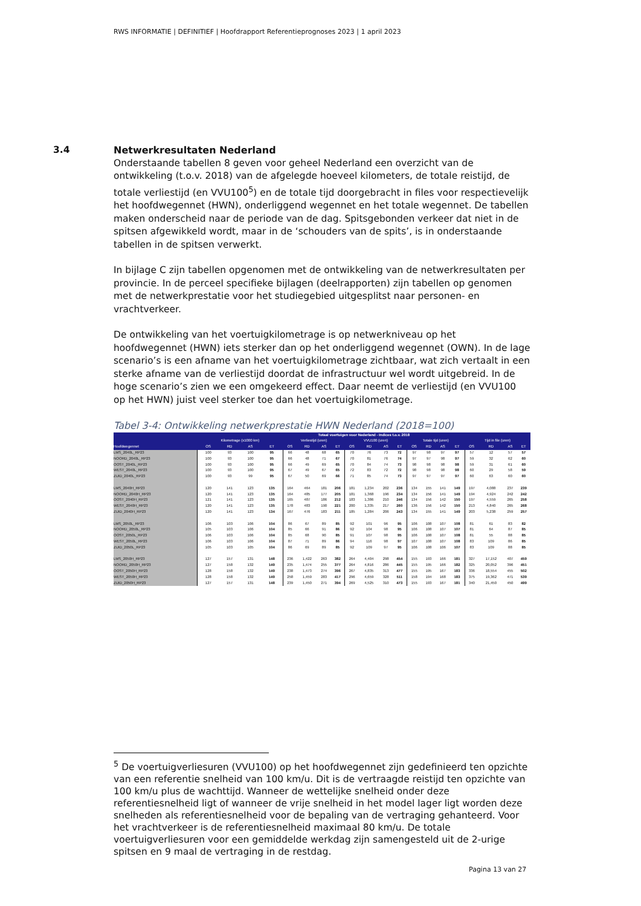RWS INFORMATIE | DEFINITIEF | Hoofdrapport Referentieprognoses 2023 | 1 april 2023
3.4
Netwerkresultaten Nederland
Onderstaande tabellen 8 geven voor geheel Nederland een overzicht van de ontwikkeling (t.o.v. 2018) van de afgelegde hoeveel kilometers, de totale reistijd, de totale verliestijd (en VVU100<sup>5</sup>) en de totale tijd doorgebracht in files voor respectievelijk het hoofdwegennet (HWN), onderliggend wegennet en het totale wegennet. De tabellen maken onderscheid naar de periode van de dag. Spitsgebonden verkeer dat niet in de spitsen afgewikkeld wordt, maar in de ‘schouders van de spits’, is in onderstaande tabellen in de spitsen verwerkt.
In bijlage C zijn tabellen opgenomen met de ontwikkeling van de netwerkresultaten per provincie. In de perceel specifieke bijlagen (deelrapporten) zijn tabellen op genomen met de netwerkprestatie voor het studiegebied uitgesplitst naar personen- en vrachtverkeer.
De ontwikkeling van het voertuigkilometrage is op netwerkniveau op het hoofdwegennet (HWN) iets sterker dan op het onderliggend wegennet (OWN). In de lage scenario’s is een afname van het voertuigkilometrage zichtbaar, wat zich vertaalt in een sterke afname van de verliestijd doordat de infrastructuur wel wordt uitgebreid. In de hoge scenario’s zien we een omgekeerd effect. Daar neemt de verliestijd (en VVU100 op het HWN) juist veel sterker toe dan het voertuigkilometrage.
Tabel 3-4: Ontwikkeling netwerkprestatie HWN Nederland (2018=100)
| | Totaal voertuigen voor Nederland - Indices t.o.v. 2018 | | | | | | | | | | | | | | | | | | | |
| --- | --- | --- | --- | --- | --- | --- | --- | --- | --- | --- | --- | --- | --- | --- | --- | --- | --- | --- | --- | --- |
| | Kilometrage (x1000 km) | | | | Verliestijd (uren) | | | | VVU100 (uren) | | | | Totale tijd (uren) | | | | Tijd in file (uren) | | | |
| Hoofdwegennet | OS | RD | AS | ET | OS | RD | AS | ET | OS | RD | AS | ET | OS | RD | AS | ET | OS | RD | AS | ET |
| LMS_2040L_RP23 | 100 | 93 | 100 | 95 | 66 | 48 | 68 | 65 | 70 | 76 | 73 | 72 | 97 | 98 | 97 | 97 | 57 | 12 | 57 | 57 |
| NOORD_2040L_RP23 | 100 | 93 | 100 | 95 | 66 | 48 | 71 | 67 | 70 | 81 | 76 | 74 | 97 | 97 | 98 | 97 | 59 | 32 | 62 | 60 |
| OOST_2040L_RP23 | 100 | 93 | 100 | 95 | 66 | 49 | 69 | 65 | 70 | 84 | 74 | 73 | 98 | 98 | 98 | 98 | 59 | 31 | 61 | 60 |
| WEST_2040L_RP23 | 100 | 93 | 100 | 95 | 67 | 49 | 67 | 65 | 72 | 83 | 72 | 72 | 98 | 98 | 98 | 98 | 60 | 29 | 58 | 59 |
| ZUID_2040L_RP23 | 100 | 93 | 99 | 95 | 67 | 50 | 69 | 66 | 71 | 85 | 74 | 73 | 97 | 97 | 97 | 97 | 60 | 63 | 60 | 60 |
| LMS_2040H_RP23 | 120 | 141 | 123 | 135 | 164 | 464 | 181 | 206 | 181 | 1,234 | 202 | 236 | 134 | 155 | 141 | 149 | 197 | 4,088 | 237 | 239 |
| NOORD_2040H_RP23 | 120 | 141 | 123 | 135 | 164 | 485 | 177 | 205 | 181 | 1,368 | 196 | 234 | 134 | 156 | 141 | 149 | 194 | 4,924 | 242 | 242 |
| OOST_2040H_RP23 | 121 | 141 | 123 | 135 | 165 | 487 | 186 | 212 | 183 | 1,386 | 210 | 246 | 134 | 156 | 142 | 150 | 197 | 4,559 | 265 | 258 |
| WEST_2040H_RP23 | 120 | 141 | 123 | 135 | 178 | 483 | 190 | 221 | 200 | 1,335 | 217 | 260 | 136 | 156 | 142 | 150 | 213 | 4,840 | 265 | 268 |
| ZUID_2040H_RP23 | 120 | 141 | 123 | 134 | 167 | 476 | 183 | 211 | 185 | 1,284 | 206 | 243 | 134 | 155 | 141 | 149 | 203 | 5,238 | 259 | 257 |
| LMS_2050L_RP23 | 106 | 103 | 106 | 104 | 86 | 67 | 89 | 85 | 92 | 101 | 96 | 95 | 106 | 108 | 107 | 108 | 81 | 61 | 83 | 82 |
| NOORD_2050L_RP23 | 105 | 103 | 106 | 104 | 85 | 66 | 91 | 86 | 92 | 104 | 98 | 95 | 106 | 108 | 107 | 107 | 81 | 64 | 87 | 85 |
| OOST_2050L_RP23 | 106 | 103 | 106 | 104 | 85 | 68 | 90 | 85 | 91 | 107 | 98 | 95 | 106 | 108 | 107 | 108 | 81 | 55 | 88 | 85 |
| WEST_2050L_RP23 | 106 | 103 | 106 | 104 | 87 | 71 | 89 | 86 | 94 | 116 | 98 | 97 | 107 | 108 | 107 | 108 | 83 | 109 | 86 | 85 |
| ZUID_2050L_RP23 | 105 | 103 | 105 | 104 | 86 | 69 | 89 | 85 | 92 | 109 | 97 | 95 | 106 | 108 | 106 | 107 | 83 | 109 | 88 | 85 |
| LMS_2050H_RP23 | 127 | 157 | 131 | 148 | 236 | 1,422 | 263 | 382 | 264 | 4,404 | 298 | 454 | 155 | 193 | 166 | 181 | 327 | 17,152 | 407 | 459 |
| NOORD_2050H_RP23 | 127 | 158 | 132 | 149 | 235 | 1,474 | 255 | 377 | 264 | 4,816 | 286 | 445 | 155 | 195 | 166 | 182 | 325 | 20,052 | 396 | 451 |
| OOST_2050H_RP23 | 128 | 158 | 132 | 149 | 238 | 1,473 | 274 | 396 | 267 | 4,835 | 313 | 477 | 155 | 195 | 167 | 183 | 336 | 18,554 | 455 | 502 |
| WEST_2050H_RP23 | 128 | 158 | 132 | 149 | 258 | 1,459 | 283 | 417 | 296 | 4,659 | 328 | 511 | 158 | 194 | 168 | 183 | 375 | 19,362 | 471 | 539 |
| ZUID_2050H_RP23 | 127 | 157 | 131 | 148 | 239 | 1,450 | 271 | 394 | 269 | 4,525 | 310 | 473 | 155 | 193 | 167 | 181 | 340 | 21,450 | 450 | 499 |
<sup>5</sup> De voertuigverliesuren (VVU100) op het hoofdwegennet zijn gedefinieerd ten opzichte van een referentie snelheid van 100 km/u. Dit is de vertraagde reistijd ten opzichte van 100 km/u plus de wachttijd. Wanneer de wettelijke snelheid onder deze referentiesnelheid ligt of wanneer de vrije snelheid in het model lager ligt worden deze snelheden als referentiesnelheid voor de bepaling van de vertraging gehanteerd. Voor het vrachtverkeer is de referentiesnelheid maximaal 80 km/u. De totale voertuigverliesuren voor een gemiddelde werkdag zijn samengesteld uit de 2-urige spitsen en 9 maal de vertraging in de restdag.
Pagina 13 van 27